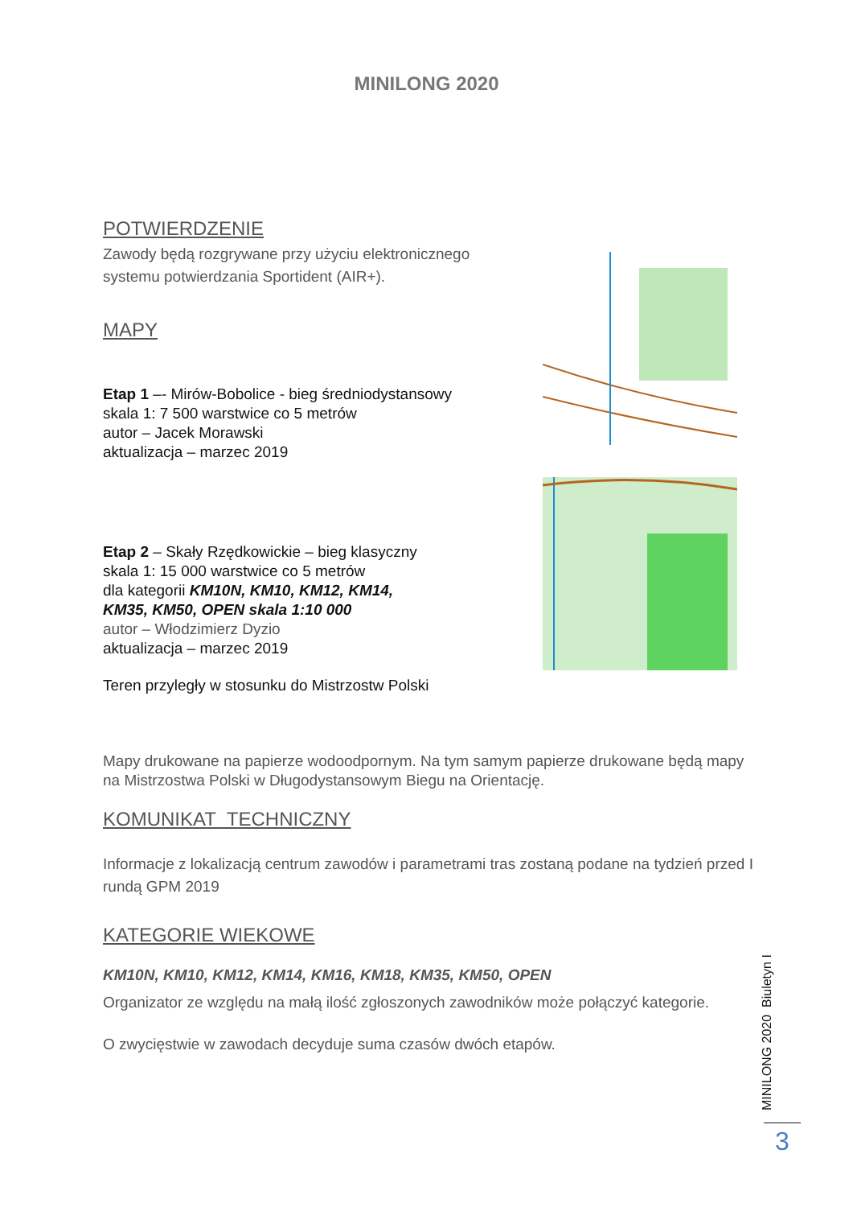MINILONG 2020
POTWIERDZENIE
Zawody będą rozgrywane przy użyciu elektronicznego systemu potwierdzania Sportident (AIR+).
MAPY
Etap 1 –- Mirów-Bobolice - bieg średniodystansowy
skala 1: 7 500 warstwice co 5 metrów
autor – Jacek Morawski
aktualizacja – marzec 2019
Etap 2 – Skały Rzędkowickie – bieg klasyczny
skala 1: 15 000 warstwice co 5 metrów
dla kategorii KM10N, KM10, KM12, KM14,
KM35, KM50, OPEN skala 1:10 000
autor – Włodzimierz Dyzio
aktualizacja – marzec 2019
Teren przyległy w stosunku do Mistrzostw Polski
Mapy drukowane na papierze wodoodpornym. Na tym samym papierze drukowane będą mapy na Mistrzostwa Polski w Długodystansowym Biegu na Orientację.
KOMUNIKAT TECHNICZNY
Informacje z lokalizacją centrum zawodów i parametrami tras zostaną podane na tydzień przed I rundą GPM 2019
KATEGORIE WIEKOWE
KM10N, KM10, KM12, KM14, KM16, KM18, KM35, KM50, OPEN
Organizator ze względu na małą ilość zgłoszonych zawodników może połączyć kategorie.
O zwycięstwie w zawodach decyduje suma czasów dwóch etapów.
MINILONG 2020 Biuletyn I
3